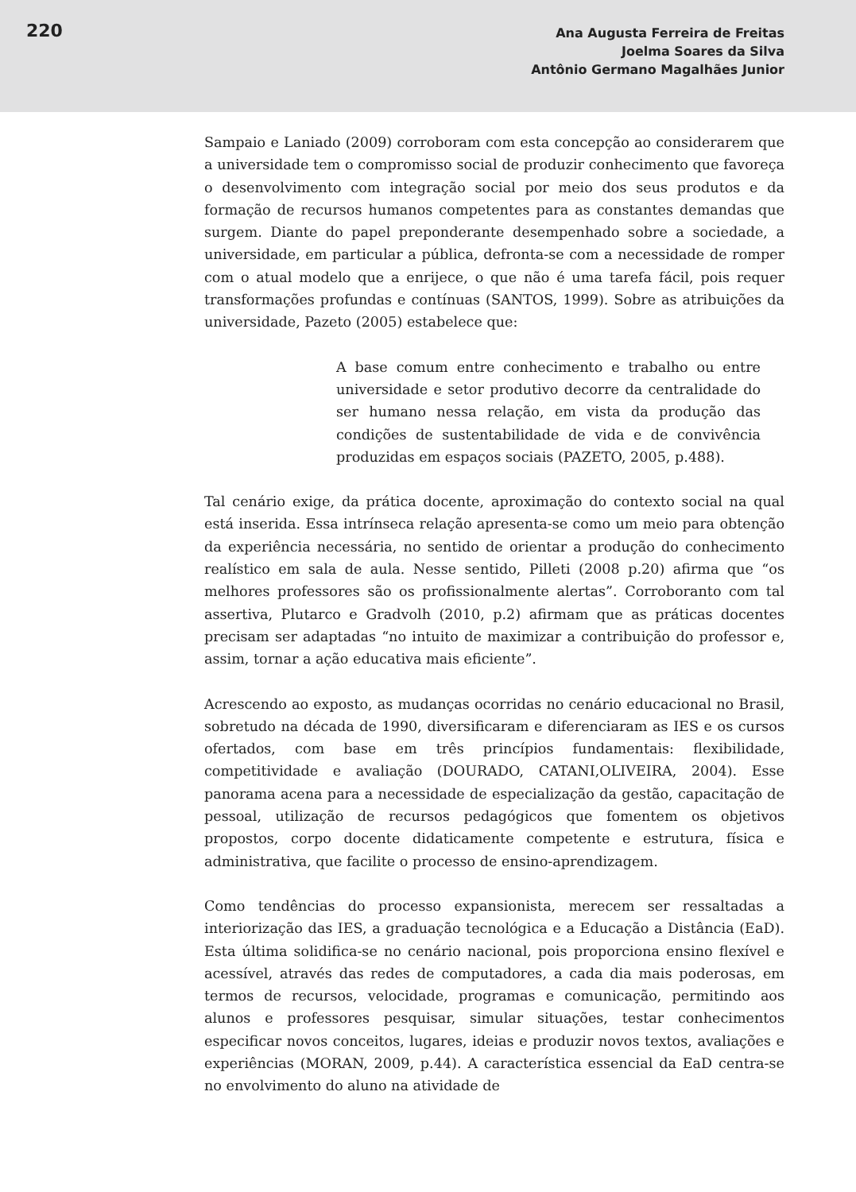220
Ana Augusta Ferreira de Freitas
Joelma Soares da Silva
Antônio Germano Magalhães Junior
Sampaio e Laniado (2009) corroboram com esta concepção ao considerarem que a universidade tem o compromisso social de produzir conhecimento que favoreça o desenvolvimento com integração social por meio dos seus produtos e da formação de recursos humanos competentes para as constantes demandas que surgem. Diante do papel preponderante desempenhado sobre a sociedade, a universidade, em particular a pública, defronta-se com a necessidade de romper com o atual modelo que a enrijece, o que não é uma tarefa fácil, pois requer transformações profundas e contínuas (SANTOS, 1999). Sobre as atribuições da universidade, Pazeto (2005) estabelece que:
A base comum entre conhecimento e trabalho ou entre universidade e setor produtivo decorre da centralidade do ser humano nessa relação, em vista da produção das condições de sustentabilidade de vida e de convivência produzidas em espaços sociais (PAZETO, 2005, p.488).
Tal cenário exige, da prática docente, aproximação do contexto social na qual está inserida. Essa intrínseca relação apresenta-se como um meio para obtenção da experiência necessária, no sentido de orientar a produção do conhecimento realístico em sala de aula. Nesse sentido, Pilleti (2008 p.20) afirma que “os melhores professores são os profissionalmente alertas”. Corroboranto com tal assertiva, Plutarco e Gradvolh (2010, p.2) afirmam que as práticas docentes precisam ser adaptadas “no intuito de maximizar a contribuição do professor e, assim, tornar a ação educativa mais eficiente”.
Acrescendo ao exposto, as mudanças ocorridas no cenário educacional no Brasil, sobretudo na década de 1990, diversificaram e diferenciaram as IES e os cursos ofertados, com base em três princípios fundamentais: flexibilidade, competitividade e avaliação (DOURADO, CATANI,OLIVEIRA, 2004). Esse panorama acena para a necessidade de especialização da gestão, capacitação de pessoal, utilização de recursos pedagógicos que fomentem os objetivos propostos, corpo docente didaticamente competente e estrutura, física e administrativa, que facilite o processo de ensino-aprendizagem.
Como tendências do processo expansionista, merecem ser ressaltadas a interiorização das IES, a graduação tecnológica e a Educação a Distância (EaD). Esta última solidifica-se no cenário nacional, pois proporciona ensino flexível e acessível, através das redes de computadores, a cada dia mais poderosas, em termos de recursos, velocidade, programas e comunicação, permitindo aos alunos e professores pesquisar, simular situações, testar conhecimentos especificar novos conceitos, lugares, ideias e produzir novos textos, avaliações e experiências (MORAN, 2009, p.44). A característica essencial da EaD centra-se no envolvimento do aluno na atividade de